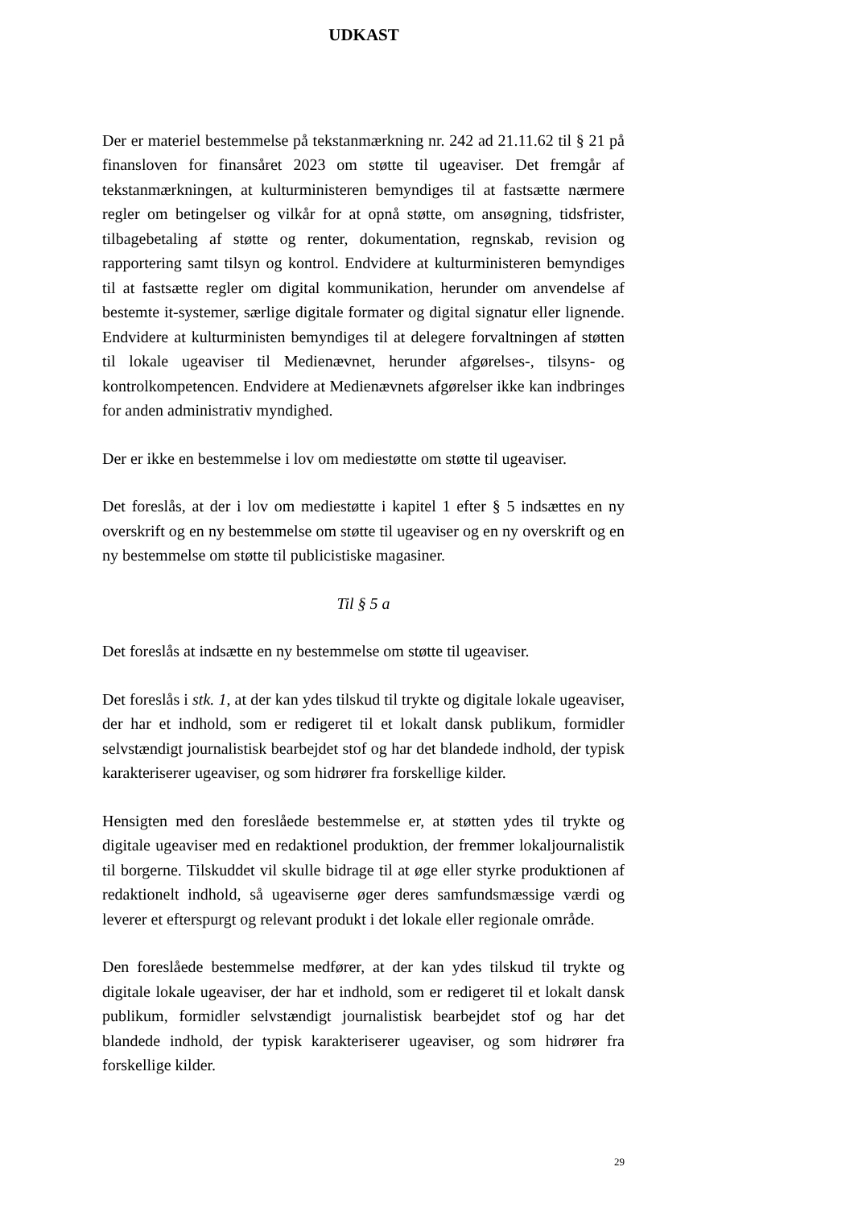UDKAST
Der er materiel bestemmelse på tekstanmærkning nr. 242 ad 21.11.62 til § 21 på finansloven for finansåret 2023 om støtte til ugeaviser. Det fremgår af tekstanmærkningen, at kulturministeren bemyndiges til at fastsætte nærmere regler om betingelser og vilkår for at opnå støtte, om ansøgning, tidsfrister, tilbagebetaling af støtte og renter, dokumentation, regnskab, revision og rapportering samt tilsyn og kontrol. Endvidere at kulturministeren bemyndiges til at fastsætte regler om digital kommunikation, herunder om anvendelse af bestemte it-systemer, særlige digitale formater og digital signatur eller lignende. Endvidere at kulturministen bemyndiges til at delegere forvaltningen af støtten til lokale ugeaviser til Medienævnet, herunder afgørelses-, tilsyns- og kontrolkompetencen. Endvidere at Medienævnets afgørelser ikke kan indbringes for anden administrativ myndighed.
Der er ikke en bestemmelse i lov om mediestøtte om støtte til ugeaviser.
Det foreslås, at der i lov om mediestøtte i kapitel 1 efter § 5 indsættes en ny overskrift og en ny bestemmelse om støtte til ugeaviser og en ny overskrift og en ny bestemmelse om støtte til publicistiske magasiner.
Til § 5 a
Det foreslås at indsætte en ny bestemmelse om støtte til ugeaviser.
Det foreslås i stk. 1, at der kan ydes tilskud til trykte og digitale lokale ugeaviser, der har et indhold, som er redigeret til et lokalt dansk publikum, formidler selvstændigt journalistisk bearbejdet stof og har det blandede indhold, der typisk karakteriserer ugeaviser, og som hidrører fra forskellige kilder.
Hensigten med den foreslåede bestemmelse er, at støtten ydes til trykte og digitale ugeaviser med en redaktionel produktion, der fremmer lokaljournalistik til borgerne. Tilskuddet vil skulle bidrage til at øge eller styrke produktionen af redaktionelt indhold, så ugeaviserne øger deres samfundsmæssige værdi og leverer et efterspurgt og relevant produkt i det lokale eller regionale område.
Den foreslåede bestemmelse medfører, at der kan ydes tilskud til trykte og digitale lokale ugeaviser, der har et indhold, som er redigeret til et lokalt dansk publikum, formidler selvstændigt journalistisk bearbejdet stof og har det blandede indhold, der typisk karakteriserer ugeaviser, og som hidrører fra forskellige kilder.
29